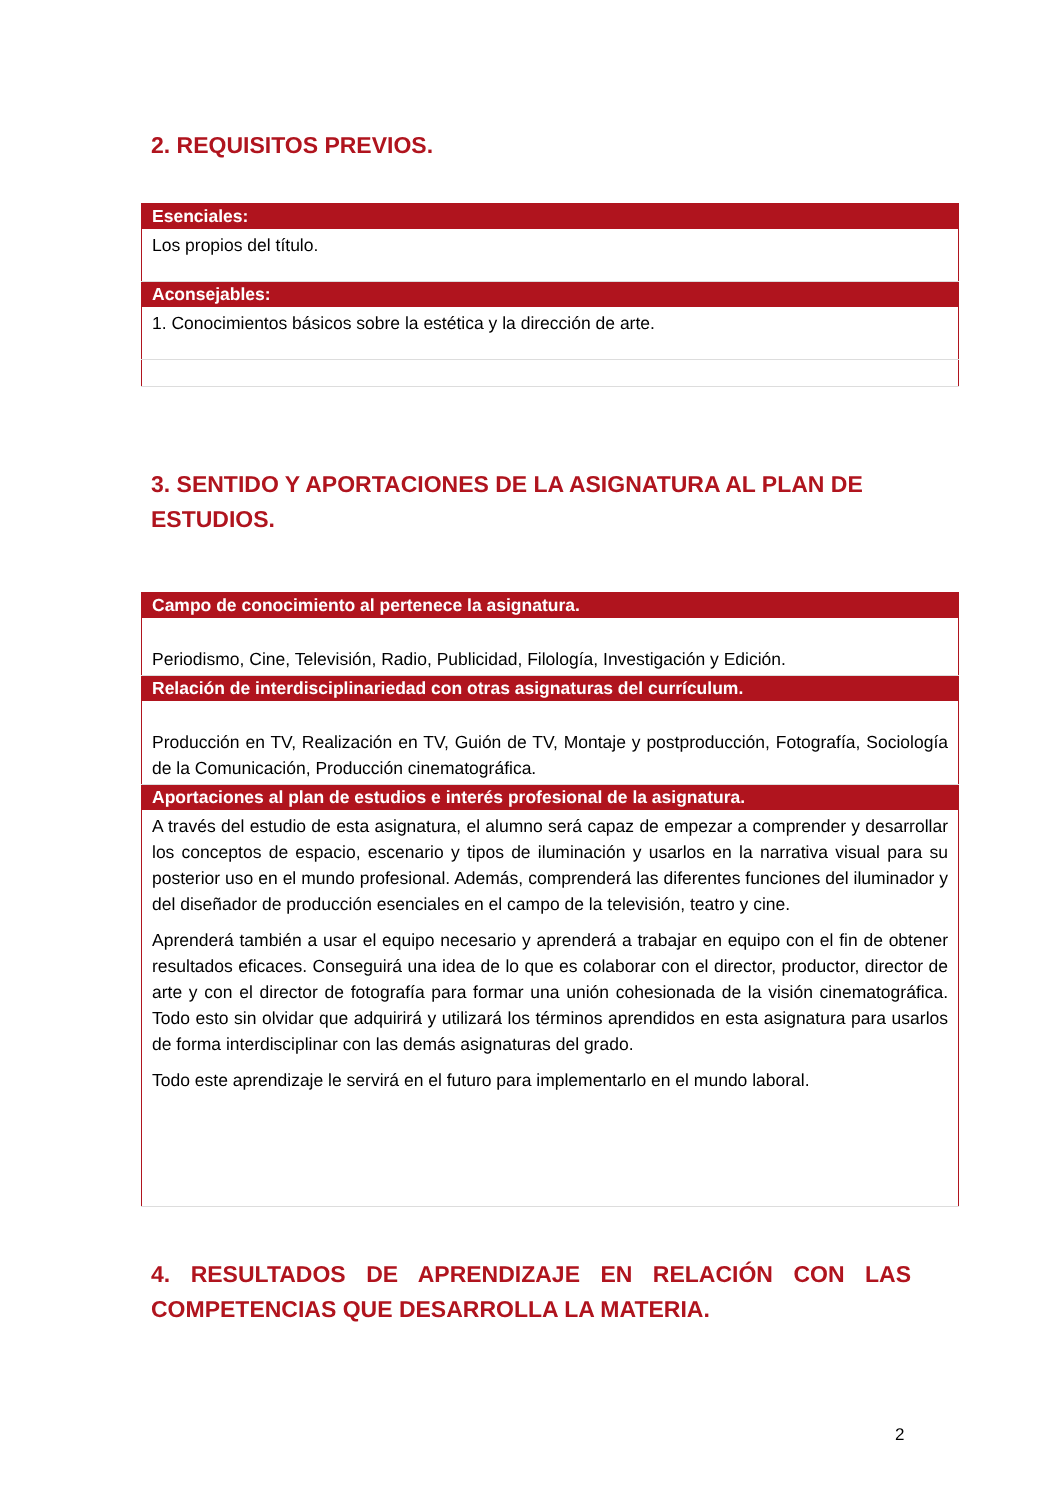2. REQUISITOS PREVIOS.
| Esenciales: |
| --- |
| Los propios del título. |
| Aconsejables: |
| 1. Conocimientos básicos sobre la estética y la dirección de arte. |
3. SENTIDO Y APORTACIONES DE LA ASIGNATURA AL PLAN DE ESTUDIOS.
| Campo de conocimiento al pertenece la asignatura. |
| --- |
| Periodismo, Cine, Televisión, Radio, Publicidad, Filología, Investigación y Edición. |
| Relación de interdisciplinariedad con otras asignaturas del currículum. |
| Producción en TV, Realización en TV, Guión de TV, Montaje y postproducción, Fotografía, Sociología de la Comunicación, Producción cinematográfica. |
| Aportaciones al plan de estudios e interés profesional de la asignatura. |
| A través del estudio de esta asignatura, el alumno será capaz de empezar a comprender y desarrollar los conceptos de espacio, escenario y tipos de iluminación y usarlos en la narrativa visual para su posterior uso en el mundo profesional. Además, comprenderá las diferentes funciones del iluminador y del diseñador de producción esenciales en el campo de la televisión, teatro y cine. Aprenderá también a usar el equipo necesario y aprenderá a trabajar en equipo con el fin de obtener resultados eficaces. Conseguirá una idea de lo que es colaborar con el director, productor, director de arte y con el director de fotografía para formar una unión cohesionada de la visión cinematográfica. Todo esto sin olvidar que adquirirá y utilizará los términos aprendidos en esta asignatura para usarlos de forma interdisciplinar con las demás asignaturas del grado. Todo este aprendizaje le servirá en el futuro para implementarlo en el mundo laboral. |
4. RESULTADOS DE APRENDIZAJE EN RELACIÓN CON LAS COMPETENCIAS QUE DESARROLLA LA MATERIA.
2